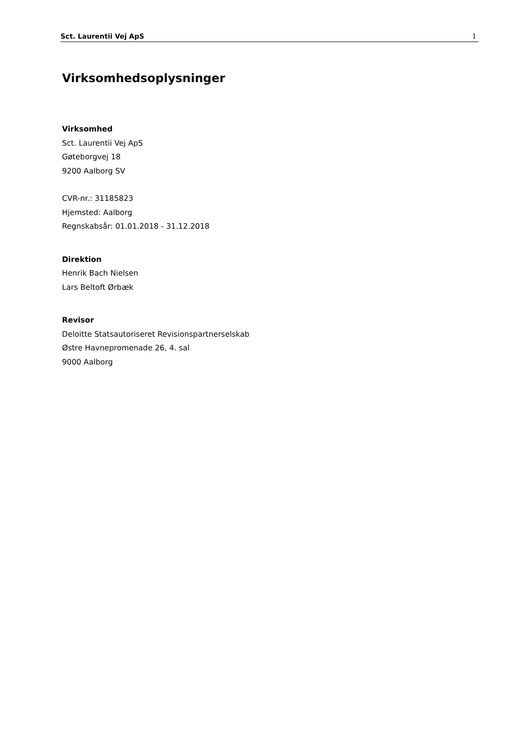Sct. Laurentii Vej ApS 1
Virksomhedsoplysninger
Virksomhed
Sct. Laurentii Vej ApS
Gøteborgvej 18
9200 Aalborg SV
CVR-nr.: 31185823
Hjemsted: Aalborg
Regnskabsår: 01.01.2018 - 31.12.2018
Direktion
Henrik Bach Nielsen
Lars Beltoft Ørbæk
Revisor
Deloitte Statsautoriseret Revisionspartnerselskab
Østre Havnepromenade 26, 4. sal
9000 Aalborg